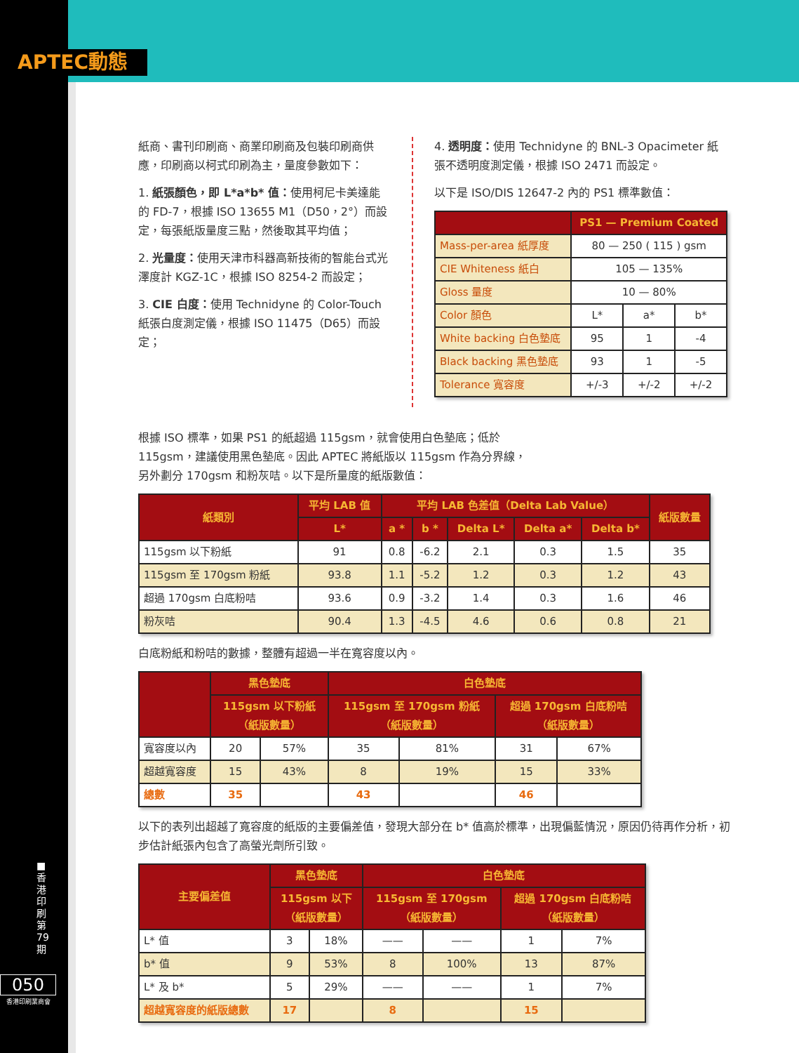APTEC動態
■ 香港印刷第79期
050
香港印刷業商會
紙商、書刊印刷商、商業印刷商及包裝印刷商供應，印刷商以柯式印刷為主，量度參數如下：
1. 紙張顏色，即 L*a*b* 值：使用柯尼卡美達能的 FD-7，根據 ISO 13655 M1（D50，2°）而設定，每張紙版量度三點，然後取其平均值；
2. 光量度：使用天津市科器高新技術的智能台式光澤度計 KGZ-1C，根據 ISO 8254-2 而設定；
3. CIE 白度：使用 Technidyne 的 Color-Touch 紙張白度測定儀，根據 ISO 11475（D65）而設定；
4. 透明度：使用 Technidyne 的 BNL-3 Opacimeter 紙張不透明度測定儀，根據 ISO 2471 而設定。
以下是 ISO/DIS 12647-2 內的 PS1 標準數值：
| | PS1 — Premium Coated | | |
| --- | --- | --- | --- |
| Mass-per-area 紙厚度 | 80 — 250 ( 115 ) gsm | | |
| CIE Whiteness 紙白 | 105 — 135% | | |
| Gloss 量度 | 10 — 80% | | |
| Color 顏色 | L* | a* | b* |
| White backing 白色墊底 | 95 | 1 | -4 |
| Black backing 黑色墊底 | 93 | 1 | -5 |
| Tolerance 寬容度 | +/-3 | +/-2 | +/-2 |
根據 ISO 標準，如果 PS1 的紙超過 115gsm，就會使用白色墊底；低於 115gsm，建議使用黑色墊底。因此 APTEC 將紙版以 115gsm 作為分界線，另外劃分 170gsm 和粉灰咭。以下是所量度的紙版數值：
| 紙類別 | 平均 LAB 值 | 平均 LAB 色差值（Delta Lab Value） | | | | | 紙版數量 |
| --- | --- | --- | --- | --- | --- | --- | --- |
| | L* | a * | b * | Delta L* | Delta a* | Delta b* | |
| 115gsm 以下粉紙 | 91 | 0.8 | -6.2 | 2.1 | 0.3 | 1.5 | 35 |
| 115gsm 至 170gsm 粉紙 | 93.8 | 1.1 | -5.2 | 1.2 | 0.3 | 1.2 | 43 |
| 超過 170gsm 白底粉咭 | 93.6 | 0.9 | -3.2 | 1.4 | 0.3 | 1.6 | 46 |
| 粉灰咭 | 90.4 | 1.3 | -4.5 | 4.6 | 0.6 | 0.8 | 21 |
白底粉紙和粉咭的數據，整體有超過一半在寬容度以內。
| | 黑色墊底 | | 白色墊底 | | | |
| --- | --- | --- | --- | --- | --- | --- |
| | 115gsm 以下粉紙 （紙版數量） | | 115gsm 至 170gsm 粉紙 （紙版數量） | | 超過 170gsm 白底粉咭 （紙版數量） | |
| 寬容度以內 | 20 | 57% | 35 | 81% | 31 | 67% |
| 超越寬容度 | 15 | 43% | 8 | 19% | 15 | 33% |
| 總數 | 35 | | 43 | | 46 | |
以下的表列出超越了寬容度的紙版的主要偏差值，發現大部分在 b* 值高於標準，出現偏藍情況，原因仍待再作分析，初步估計紙張內包含了高螢光劑所引致。
| 主要偏差值 | 黑色墊底 | | 白色墊底 | | | |
| --- | --- | --- | --- | --- | --- | --- |
| | 115gsm 以下 （紙版數量） | | 115gsm 至 170gsm （紙版數量） | | 超過 170gsm 白底粉咭 （紙版數量） | |
| L* 值 | 3 | 18% | —— | —— | 1 | 7% |
| b* 值 | 9 | 53% | 8 | 100% | 13 | 87% |
| L* 及 b* | 5 | 29% | —— | —— | 1 | 7% |
| 超越寬容度的紙版總數 | 17 | | 8 | | 15 | |